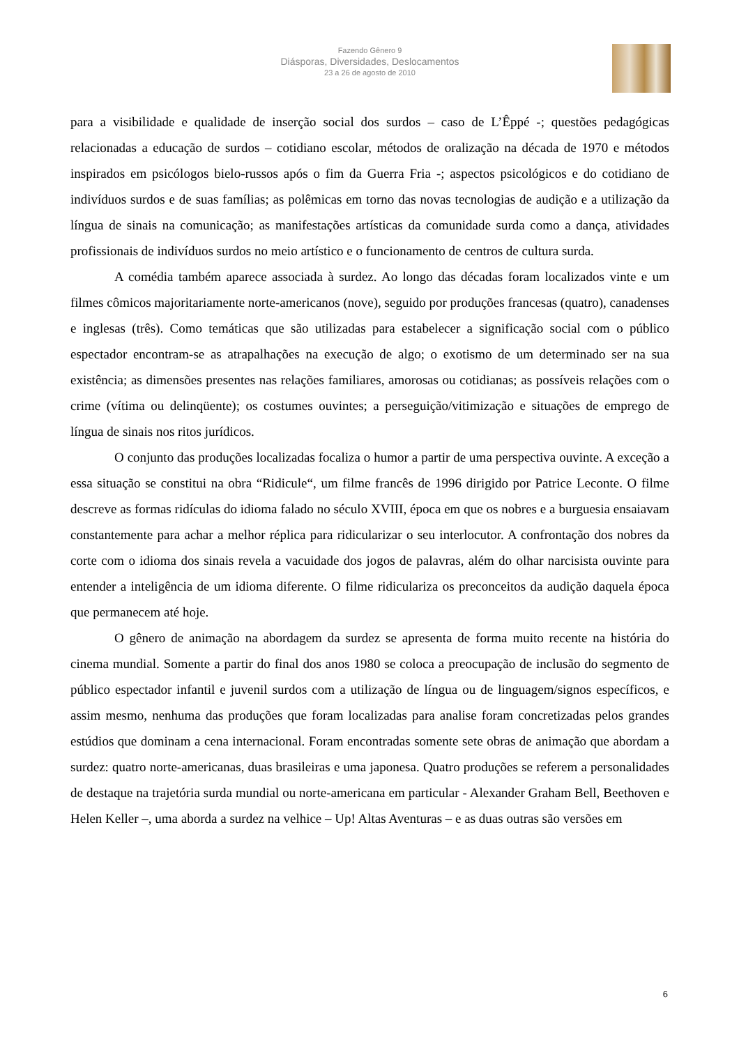Fazendo Gênero 9
Diásporas, Diversidades, Deslocamentos
23 a 26 de agosto de 2010
para a visibilidade e qualidade de inserção social dos surdos – caso de L’Êppé -; questões pedagógicas relacionadas a educação de surdos – cotidiano escolar, métodos de oralização na década de 1970 e métodos inspirados em psicólogos bielo-russos após o fim da Guerra Fria -; aspectos psicológicos e do cotidiano de indivíduos surdos e de suas famílias; as polêmicas em torno das novas tecnologias de audição e a utilização da língua de sinais na comunicação; as manifestações artísticas da comunidade surda como a dança, atividades profissionais de indivíduos surdos no meio artístico e o funcionamento de centros de cultura surda.
A comédia também aparece associada à surdez. Ao longo das décadas foram localizados vinte e um filmes cômicos majoritariamente norte-americanos (nove), seguido por produções francesas (quatro), canadenses e inglesas (três). Como temáticas que são utilizadas para estabelecer a significação social com o público espectador encontram-se as atrapalhações na execução de algo; o exotismo de um determinado ser na sua existência; as dimensões presentes nas relações familiares, amorosas ou cotidianas; as possíveis relações com o crime (vítima ou delinqüente); os costumes ouvintes; a perseguição/vitimização e situações de emprego de língua de sinais nos ritos jurídicos.
O conjunto das produções localizadas focaliza o humor a partir de uma perspectiva ouvinte. A exceção a essa situação se constitui na obra “Ridicule“, um filme francês de 1996 dirigido por Patrice Leconte. O filme descreve as formas ridículas do idioma falado no século XVIII, época em que os nobres e a burguesia ensaiavam constantemente para achar a melhor réplica para ridicularizar o seu interlocutor. A confrontação dos nobres da corte com o idioma dos sinais revela a vacuidade dos jogos de palavras, além do olhar narcisista ouvinte para entender a inteligência de um idioma diferente. O filme ridiculariza os preconceitos da audição daquela época que permanecem até hoje.
O gênero de animação na abordagem da surdez se apresenta de forma muito recente na história do cinema mundial. Somente a partir do final dos anos 1980 se coloca a preocupação de inclusão do segmento de público espectador infantil e juvenil surdos com a utilização de língua ou de linguagem/signos específicos, e assim mesmo, nenhuma das produções que foram localizadas para analise foram concretizadas pelos grandes estúdios que dominam a cena internacional. Foram encontradas somente sete obras de animação que abordam a surdez: quatro norte-americanas, duas brasileiras e uma japonesa. Quatro produções se referem a personalidades de destaque na trajetória surda mundial ou norte-americana em particular - Alexander Graham Bell, Beethoven e Helen Keller –, uma aborda a surdez na velhice – Up! Altas Aventuras – e as duas outras são versões em
6